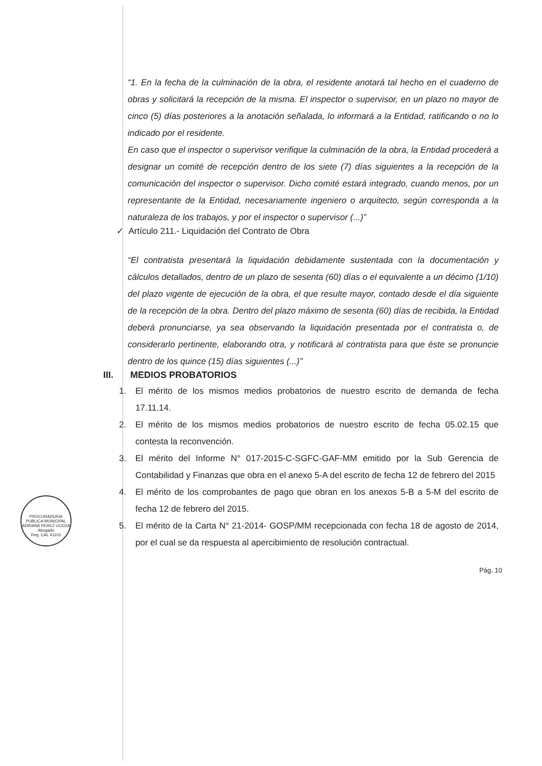“1. En la fecha de la culminación de la obra, el residente anotará tal hecho en el cuaderno de obras y solicitará la recepción de la misma. El inspector o supervisor, en un plazo no mayor de cinco (5) días posteriores a la anotación señalada, lo informará a la Entidad, ratificando o no lo indicado por el residente.
En caso que el inspector o supervisor verifique la culminación de la obra, la Entidad procederá a designar un comité de recepción dentro de los siete (7) días siguientes a la recepción de la comunicación del inspector o supervisor. Dicho comité estará integrado, cuando menos, por un representante de la Entidad, necesariamente ingeniero o arquitecto, según corresponda a la naturaleza de los trabajos, y por el inspector o supervisor (...)”
✓ Artículo 211.- Liquidación del Contrato de Obra
“El contratista presentará la liquidación debidamente sustentada con la documentación y cálculos detallados, dentro de un plazo de sesenta (60) días o el equivalente a un décimo (1/10) del plazo vigente de ejecución de la obra, el que resulte mayor, contado desde el día siguiente de la recepción de la obra. Dentro del plazo máximo de sesenta (60) días de recibida, la Entidad deberá pronunciarse, ya sea observando la liquidación presentada por el contratista o, de considerarlo pertinente, elaborando otra, y notificará al contratista para que éste se pronuncie dentro de los quince (15) días siguientes (...)”
III. MEDIOS PROBATORIOS
1. El mérito de los mismos medios probatorios de nuestro escrito de demanda de fecha 17.11.14.
2. El mérito de los mismos medios probatorios de nuestro escrito de fecha 05.02.15 que contesta la reconvención.
3. El mérito del Informe N° 017-2015-C-SGFC-GAF-MM emitido por la Sub Gerencia de Contabilidad y Finanzas que obra en el anexo 5-A del escrito de fecha 12 de febrero del 2015
4. El mérito de los comprobantes de pago que obran en los anexos 5-B a 5-M del escrito de fecha 12 de febrero del 2015.
5. El mérito de la Carta N° 21-2014- GOSP/MM recepcionada con fecha 18 de agosto de 2014, por el cual se da respuesta al apercibimiento de resolución contractual.
Pág. 10
PROCURADURIA PUBLICA MUNICIPAL
ADRIANA PEREZ UCEDA
Abogado
Reg. CAL 41103